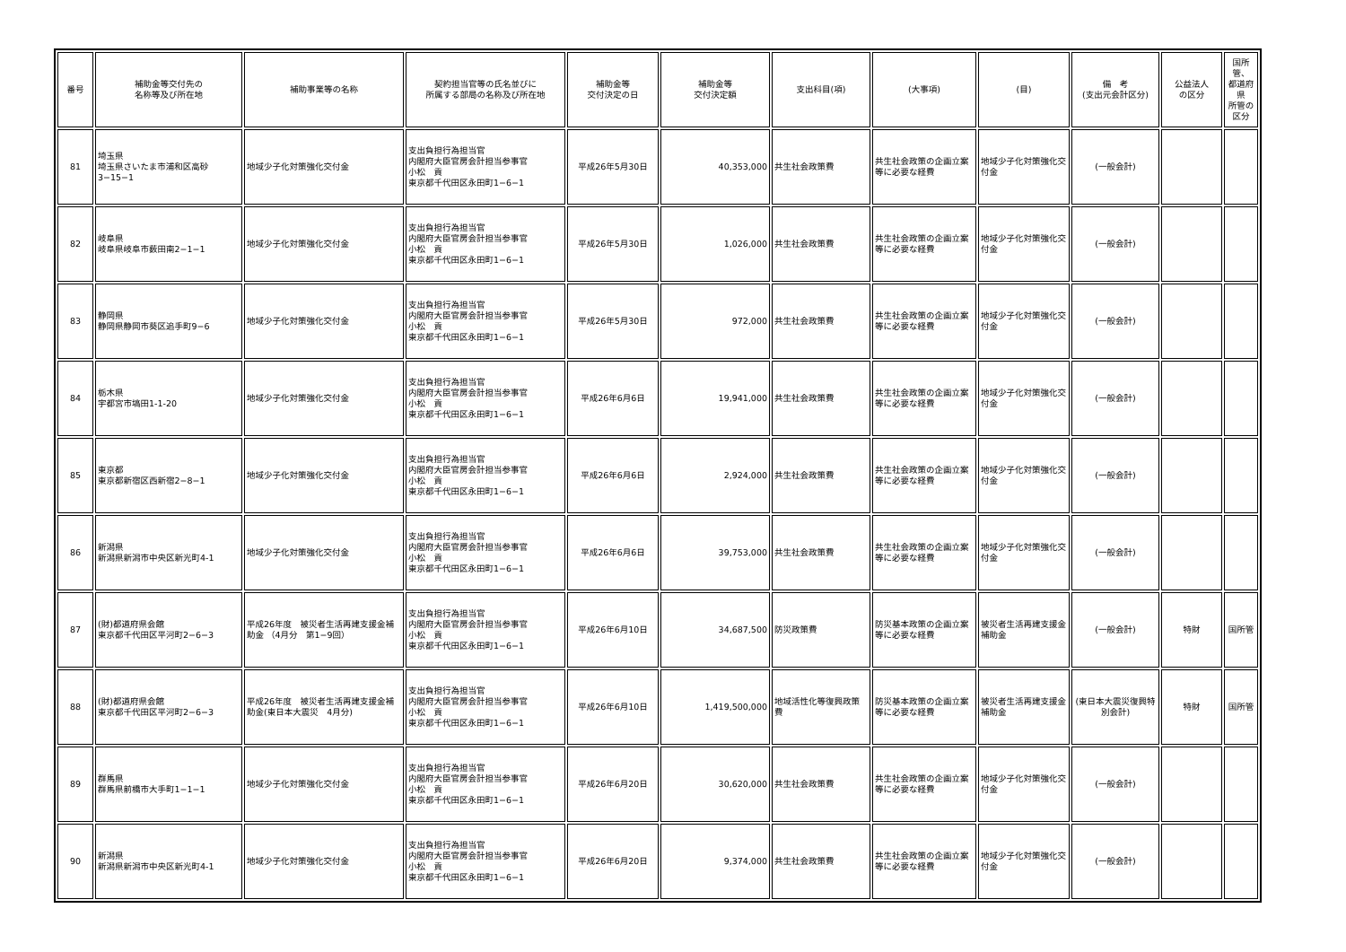| 番号 | 補助金等交付先の 名称等及び所在地 | 補助事業等の名称 | 契約担当官等の氏名並びに 所属する部局の名称及び所在地 | 補助金等 交付決定の日 | 補助金等 交付決定額 | 支出科目(項) | (大事項) | (目) | 備 考 (支出元会計区分) | 公益法人 の区分 | 国所管、 都道府県 所管の区分 |
| --- | --- | --- | --- | --- | --- | --- | --- | --- | --- | --- | --- |
| 81 | 埼玉県 埼玉県さいたま市浦和区高砂3−15−1 | 地域少子化対策強化交付金 | 支出負担行為担当官 内閣府大臣官房会計担当参事官 小松 貢 東京都千代田区永田町1−6−1 | 平成26年5月30日 | 40,353,000 | 共生社会政策費 | 共生社会政策の企画立案等に必要な経費 | 地域少子化対策強化交付金 | (一般会計) | | |
| 82 | 岐阜県 岐阜県岐阜市薮田南2−1−1 | 地域少子化対策強化交付金 | 支出負担行為担当官 内閣府大臣官房会計担当参事官 小松 貢 東京都千代田区永田町1−6−1 | 平成26年5月30日 | 1,026,000 | 共生社会政策費 | 共生社会政策の企画立案等に必要な経費 | 地域少子化対策強化交付金 | (一般会計) | | |
| 83 | 静岡県 静岡県静岡市葵区追手町9−6 | 地域少子化対策強化交付金 | 支出負担行為担当官 内閣府大臣官房会計担当参事官 小松 貢 東京都千代田区永田町1−6−1 | 平成26年5月30日 | 972,000 | 共生社会政策費 | 共生社会政策の企画立案等に必要な経費 | 地域少子化対策強化交付金 | (一般会計) | | |
| 84 | 栃木県 宇都宮市塙田1-1-20 | 地域少子化対策強化交付金 | 支出負担行為担当官 内閣府大臣官房会計担当参事官 小松 貢 東京都千代田区永田町1−6−1 | 平成26年6月6日 | 19,941,000 | 共生社会政策費 | 共生社会政策の企画立案等に必要な経費 | 地域少子化対策強化交付金 | (一般会計) | | |
| 85 | 東京都 東京都新宿区西新宿2−8−1 | 地域少子化対策強化交付金 | 支出負担行為担当官 内閣府大臣官房会計担当参事官 小松 貢 東京都千代田区永田町1−6−1 | 平成26年6月6日 | 2,924,000 | 共生社会政策費 | 共生社会政策の企画立案等に必要な経費 | 地域少子化対策強化交付金 | (一般会計) | | |
| 86 | 新潟県 新潟県新潟市中央区新光町4-1 | 地域少子化対策強化交付金 | 支出負担行為担当官 内閣府大臣官房会計担当参事官 小松 貢 東京都千代田区永田町1−6−1 | 平成26年6月6日 | 39,753,000 | 共生社会政策費 | 共生社会政策の企画立案等に必要な経費 | 地域少子化対策強化交付金 | (一般会計) | | |
| 87 | (財)都道府県会館 東京都千代田区平河町2−6−3 | 平成26年度 被災者生活再建支援金補助金 （4月分 第1−9回） | 支出負担行為担当官 内閣府大臣官房会計担当参事官 小松 貢 東京都千代田区永田町1−6−1 | 平成26年6月10日 | 34,687,500 | 防災政策費 | 防災基本政策の企画立案等に必要な経費 | 被災者生活再建支援金補助金 | (一般会計) | 特財 | 国所管 |
| 88 | (財)都道府県会館 東京都千代田区平河町2−6−3 | 平成26年度 被災者生活再建支援金補助金(東日本大震災 4月分) | 支出負担行為担当官 内閣府大臣官房会計担当参事官 小松 貢 東京都千代田区永田町1−6−1 | 平成26年6月10日 | 1,419,500,000 | 地域活性化等復興政策費 | 防災基本政策の企画立案等に必要な経費 | 被災者生活再建支援金補助金 | (東日本大震災復興特別会計) | 特財 | 国所管 |
| 89 | 群馬県 群馬県前橋市大手町1−1−1 | 地域少子化対策強化交付金 | 支出負担行為担当官 内閣府大臣官房会計担当参事官 小松 貢 東京都千代田区永田町1−6−1 | 平成26年6月20日 | 30,620,000 | 共生社会政策費 | 共生社会政策の企画立案等に必要な経費 | 地域少子化対策強化交付金 | (一般会計) | | |
| 90 | 新潟県 新潟県新潟市中央区新光町4-1 | 地域少子化対策強化交付金 | 支出負担行為担当官 内閣府大臣官房会計担当参事官 小松 貢 東京都千代田区永田町1−6−1 | 平成26年6月20日 | 9,374,000 | 共生社会政策費 | 共生社会政策の企画立案等に必要な経費 | 地域少子化対策強化交付金 | (一般会計) | | |